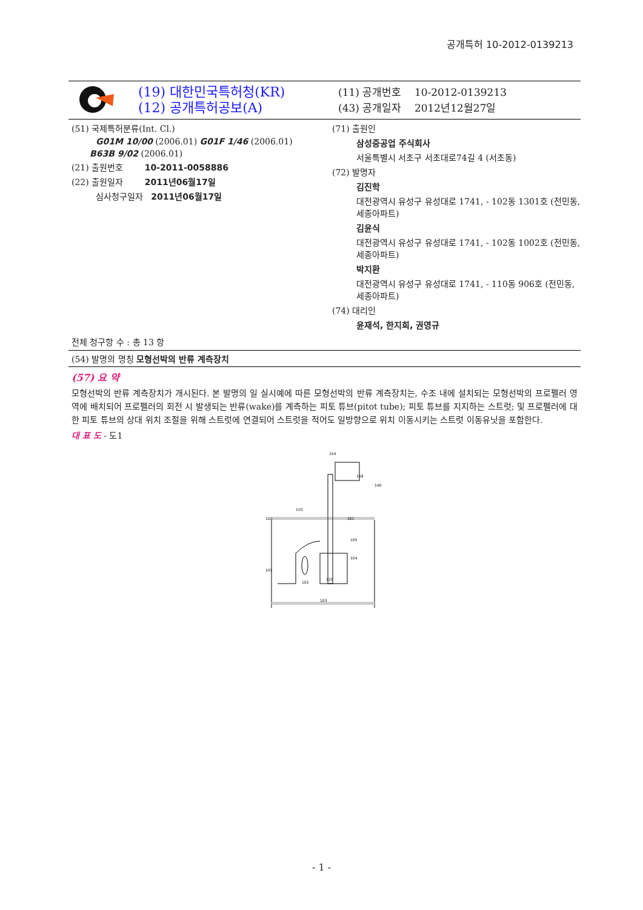공개특허 10-2012-0139213
(19) 대한민국특허청(KR)
(12) 공개특허공보(A)
(11) 공개번호 10-2012-0139213
(43) 공개일자 2012년12월27일
(51) 국제특허분류(Int. Cl.)
G01M 10/00 (2006.01) G01F 1/46 (2006.01)
B63B 9/02 (2006.01)
(21) 출원번호 10-2011-0058886
(22) 출원일자 2011년06월17일
심사청구일자 2011년06월17일
(71) 출원인
삼성중공업 주식회사
서울특별시 서초구 서초대로74길 4 (서초동)
(72) 발명자
김진학
대전광역시 유성구 유성대로 1741, - 102동 1301호 (전민동, 세종아파트)
김윤식
대전광역시 유성구 유성대로 1741, - 102동 1002호 (전민동, 세종아파트)
박지환
대전광역시 유성구 유성대로 1741, - 110동 906호 (전민동, 세종아파트)
(74) 대리인
윤재석, 한지희, 권영규
전체 청구항 수 : 총 13 항
(54) 발명의 명칭 모형선박의 반류 계측장치
(57) 요 약
모형선박의 반류 계측장치가 개시된다. 본 발명의 일 실시예에 따른 모형선박의 반류 계측장치는, 수조 내에 설치되는 모형선박의 프로펠러 영역에 배치되어 프로펠러의 회전 시 발생되는 반류(wake)를 계측하는 피토 튜브(pitot tube); 피토 튜브를 지지하는 스트럿; 및 프로펠러에 대한 피토 튜브의 상대 위치 조절을 위해 스트럿에 연결되어 스트럿을 적어도 일방향으로 위치 이동시키는 스트럿 이동유닛을 포함한다.
대 표 도 - 도1
154
158
140
100
101
102
103
110
161
105
104
120
- 1 -